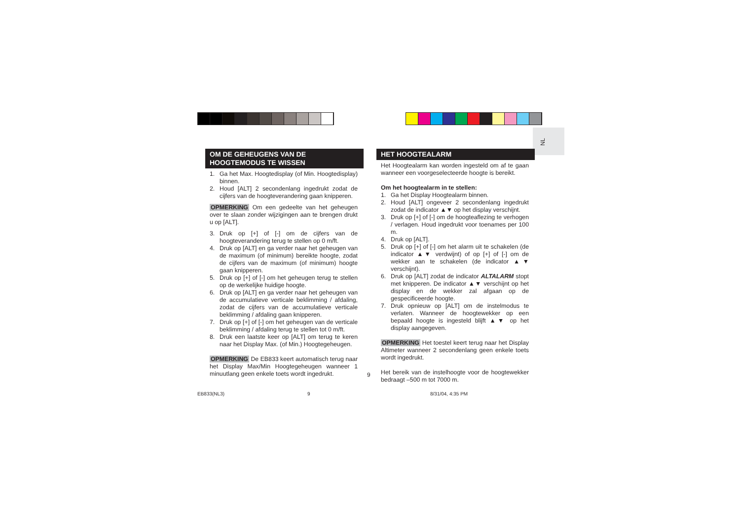NL
OM DE GEHEUGENS VAN DE HOOGTEMODUS TE WISSEN
1. Ga het Max. Hoogtedisplay (of Min. Hoogtedisplay) binnen.
2. Houd [ALT] 2 secondenlang ingedrukt zodat de cijfers van de hoogteverandering gaan knipperen.
OPMERKING Om een gedeelte van het geheugen over te slaan zonder wijzigingen aan te brengen drukt u op [ALT].
3. Druk op [+] of [-] om de cijfers van de hoogteverandering terug te stellen op 0 m/ft.
4. Druk op [ALT] en ga verder naar het geheugen van de maximum (of minimum) bereikte hoogte, zodat de cijfers van de maximum (of minimum) hoogte gaan knipperen.
5. Druk op [+] of [-] om het geheugen terug te stellen op de werkelijke huidige hoogte.
6. Druk op [ALT] en ga verder naar het geheugen van de accumulatieve verticale beklimming / afdaling, zodat de cijfers van de accumulatieve verticale beklimming / afdaling gaan knipperen.
7. Druk op [+] of [-] om het geheugen van de verticale beklimming / afdaling terug te stellen tot 0 m/ft.
8. Druk een laatste keer op [ALT] om terug te keren naar het Display Max. (of Min.) Hoogtegeheugen.
OPMERKING De EB833 keert automatisch terug naar het Display Max/Min Hoogtegeheugen wanneer 1 minuutlang geen enkele toets wordt ingedrukt.
HET HOOGTEALARM
Het Hoogtealarm kan worden ingesteld om af te gaan wanneer een voorgeselecteerde hoogte is bereikt.
Om het hoogtealarm in te stellen:
1. Ga het Display Hoogtealarm binnen.
2. Houd [ALT] ongeveer 2 secondenlang ingedrukt zodat de indicator ▲▼ op het display verschijnt.
3. Druk op [+] of [-] om de hoogteaflezing te verhogen / verlagen. Houd ingedrukt voor toenames per 100 m.
4. Druk op [ALT].
5. Druk op [+] of [-] om het alarm uit te schakelen (de indicator ▲▼ verdwijnt) of op [+] of [-] om de wekker aan te schakelen (de indicator ▲▼ verschijnt).
6. Druk op [ALT] zodat de indicator ALTALARM stopt met knipperen. De indicator ▲▼ verschijnt op het display en de wekker zal afgaan op de gespecificeerde hoogte.
7. Druk opnieuw op [ALT] om de instelmodus te verlaten. Wanneer de hoogtewekker op een bepaald hoogte is ingesteld blijft ▲▼ op het display aangegeven.
OPMERKING Het toestel keert terug naar het Display Altimeter wanneer 2 secondenlang geen enkele toets wordt ingedrukt.
Het bereik van de instelhoogte voor de hoogtewekker bedraagt –500 m tot 7000 m.
9
EB833(NL3) 9 8/31/04, 4:35 PM